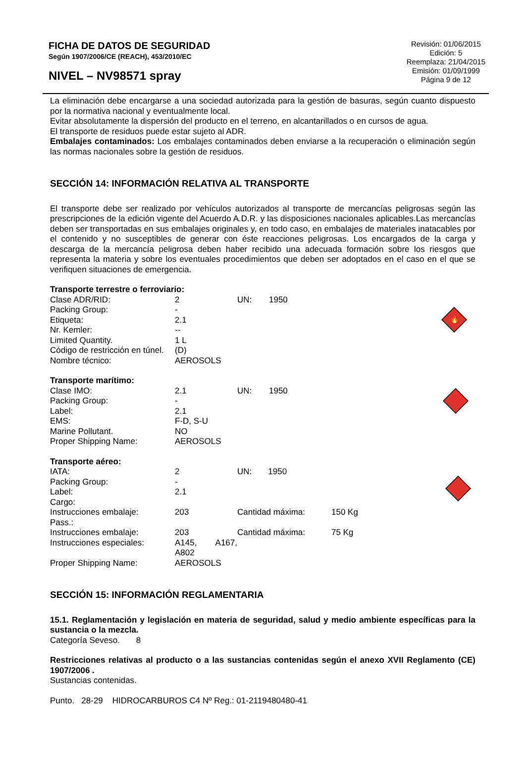FICHA DE DATOS DE SEGURIDAD
Según 1907/2006/CE (REACH), 453/2010/EC
NIVEL – NV98571 spray
Revisión: 01/06/2015
Edición: 5
Reemplaza: 21/04/2015
Emisión: 01/09/1999
Página 9 de 12
La eliminación debe encargarse a una sociedad autorizada para la gestión de basuras, según cuanto dispuesto por la normativa nacional y eventualmente local.
Evitar absolutamente la dispersión del producto en el terreno, en alcantarillados o en cursos de agua.
El transporte de residuos puede estar sujeto al ADR.
Embalajes contaminados: Los embalajes contaminados deben enviarse a la recuperación o eliminación según las normas nacionales sobre la gestión de residuos.
SECCIÓN 14: INFORMACIÓN RELATIVA AL TRANSPORTE
El transporte debe ser realizado por vehículos autorizados al transporte de mercancías peligrosas según las prescripciones de la edición vigente del Acuerdo A.D.R. y las disposiciones nacionales aplicables.Las mercancías deben ser transportadas en sus embalajes originales y, en todo caso, en embalajes de materiales inatacables por el contenido y no susceptibles de generar con éste reacciones peligrosas. Los encargados de la carga y descarga de la mercancía peligrosa deben haber recibido una adecuada formación sobre los riesgos que representa la materia y sobre los eventuales procedimientos que deben ser adoptados en el caso en el que se verifiquen situaciones de emergencia.
| Transporte terrestre o ferroviario: | | | |
| Clase ADR/RID: | 2 | UN: | 1950 |
| Packing Group: | - | | |
| Etiqueta: | 2.1 | | |
| Nr. Kemler: | -- | | |
| Limited Quantity. | 1 L | | |
| Código de restricción en túnel. | (D) | | |
| Nombre técnico: | AEROSOLS | | |
🔥
| Transporte marítimo: | | | |
| Clase IMO: | 2.1 | UN: | 1950 |
| Packing Group: | - | | |
| Label: | 2.1 | | |
| EMS: | F-D, S-U | | |
| Marine Pollutant. | NO | | |
| Proper Shipping Name: | AEROSOLS | | |
| Transporte aéreo: | | | |
| IATA: | 2 | UN: 1950 | |
| Packing Group: | - | | |
| Label: | 2.1 | | |
| Cargo: | | | |
| Instrucciones embalaje: | 203 | Cantidad máxima: | 150 Kg |
| Pass.: | | | |
| Instrucciones embalaje: | 203 | Cantidad máxima: | 75 Kg |
| Instrucciones especiales: | A145, A167, A802 | | |
| Proper Shipping Name: | AEROSOLS | | |
SECCIÓN 15: INFORMACIÓN REGLAMENTARIA
15.1. Reglamentación y legislación en materia de seguridad, salud y medio ambiente específicas para la sustancia o la mezcla.
Categoría Seveso. 8
Restricciones relativas al producto o a las sustancias contenidas según el anexo XVII Reglamento (CE) 1907/2006 .
Sustancias contenidas.
Punto. 28-29 HIDROCARBUROS C4 Nº Reg.: 01-2119480480-41